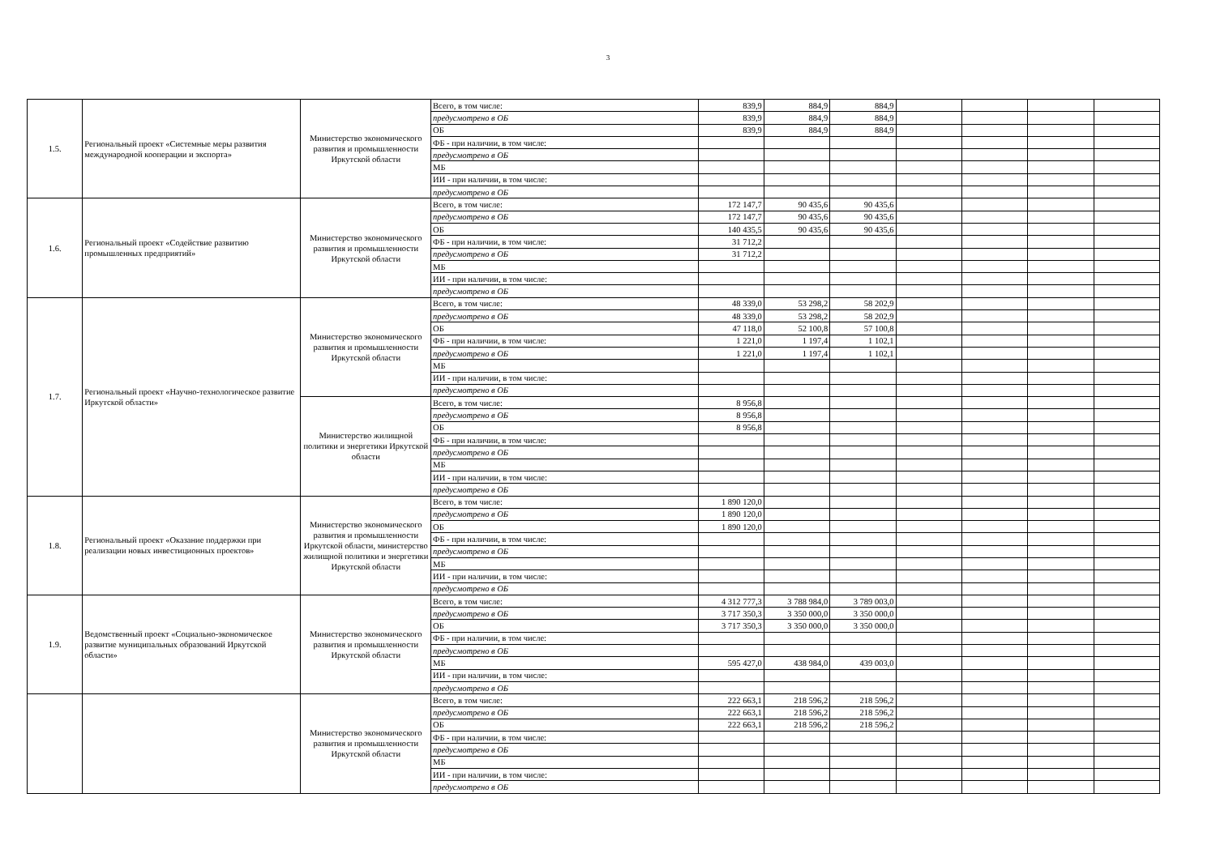3
| 1.5. | Региональный проект «Системные меры развития международной кооперации и экспорта» | Министерство экономического развития и промышленности Иркутской области | Всего, в том числе: | 839,9 | 884,9 | 884,9 | | | | |
| | | | предусмотрено в ОБ | 839,9 | 884,9 | 884,9 | | | | |
| | | | ОБ | 839,9 | 884,9 | 884,9 | | | | |
| | | | ФБ - при наличии, в том числе: | | | | | | | |
| | | | предусмотрено в ОБ | | | | | | | |
| | | | МБ | | | | | | | |
| | | | ИИ - при наличии, в том числе: | | | | | | | |
| | | | предусмотрено в ОБ | | | | | | | |
| 1.6. | Региональный проект «Содействие развитию промышленных предприятий» | Министерство экономического развития и промышленности Иркутской области | Всего, в том числе: | 172 147,7 | 90 435,6 | 90 435,6 | | | | |
| | | | предусмотрено в ОБ | 172 147,7 | 90 435,6 | 90 435,6 | | | | |
| | | | ОБ | 140 435,5 | 90 435,6 | 90 435,6 | | | | |
| | | | ФБ - при наличии, в том числе: | 31 712,2 | | | | | | |
| | | | предусмотрено в ОБ | 31 712,2 | | | | | | |
| | | | МБ | | | | | | | |
| | | | ИИ - при наличии, в том числе: | | | | | | | |
| | | | предусмотрено в ОБ | | | | | | | |
| 1.7. | Региональный проект «Научно-технологическое развитие Иркутской области» | Министерство экономического развития и промышленности Иркутской области | Всего, в том числе: | 48 339,0 | 53 298,2 | 58 202,9 | | | | |
| | | | предусмотрено в ОБ | 48 339,0 | 53 298,2 | 58 202,9 | | | | |
| | | | ОБ | 47 118,0 | 52 100,8 | 57 100,8 | | | | |
| | | | ФБ - при наличии, в том числе: | 1 221,0 | 1 197,4 | 1 102,1 | | | | |
| | | | предусмотрено в ОБ | 1 221,0 | 1 197,4 | 1 102,1 | | | | |
| | | | МБ | | | | | | | |
| | | | ИИ - при наличии, в том числе: | | | | | | | |
| | | | предусмотрено в ОБ | | | | | | | |
| | | Министерство жилищной политики и энергетики Иркутской области | Всего, в том числе: | 8 956,8 | | | | | | |
| | | | предусмотрено в ОБ | 8 956,8 | | | | | | |
| | | | ОБ | 8 956,8 | | | | | | |
| | | | ФБ - при наличии, в том числе: | | | | | | | |
| | | | предусмотрено в ОБ | | | | | | | |
| | | | МБ | | | | | | | |
| | | | ИИ - при наличии, в том числе: | | | | | | | |
| | | | предусмотрено в ОБ | | | | | | | |
| 1.8. | Региональный проект «Оказание поддержки при реализации новых инвестиционных проектов» | Министерство экономического развития и промышленности Иркутской области, министерство жилищной политики и энергетики Иркутской области | Всего, в том числе: | 1 890 120,0 | | | | | | |
| | | | предусмотрено в ОБ | 1 890 120,0 | | | | | | |
| | | | ОБ | 1 890 120,0 | | | | | | |
| | | | ФБ - при наличии, в том числе: | | | | | | | |
| | | | предусмотрено в ОБ | | | | | | | |
| | | | МБ | | | | | | | |
| | | | ИИ - при наличии, в том числе: | | | | | | | |
| | | | предусмотрено в ОБ | | | | | | | |
| 1.9. | Ведомственный проект «Социально-экономическое развитие муниципальных образований Иркутской области» | Министерство экономического развития и промышленности Иркутской области | Всего, в том числе: | 4 312 777,3 | 3 788 984,0 | 3 789 003,0 | | | | |
| | | | предусмотрено в ОБ | 3 717 350,3 | 3 350 000,0 | 3 350 000,0 | | | | |
| | | | ОБ | 3 717 350,3 | 3 350 000,0 | 3 350 000,0 | | | | |
| | | | ФБ - при наличии, в том числе: | | | | | | | |
| | | | предусмотрено в ОБ | | | | | | | |
| | | | МБ | 595 427,0 | 438 984,0 | 439 003,0 | | | | |
| | | | ИИ - при наличии, в том числе: | | | | | | | |
| | | | предусмотрено в ОБ | | | | | | | |
| | | Министерство экономического развития и промышленности Иркутской области | Всего, в том числе: | 222 663,1 | 218 596,2 | 218 596,2 | | | | |
| | | | предусмотрено в ОБ | 222 663,1 | 218 596,2 | 218 596,2 | | | | |
| | | | ОБ | 222 663,1 | 218 596,2 | 218 596,2 | | | | |
| | | | ФБ - при наличии, в том числе: | | | | | | | |
| | | | предусмотрено в ОБ | | | | | | | |
| | | | МБ | | | | | | | |
| | | | ИИ - при наличии, в том числе: | | | | | | | |
| | | | предусмотрено в ОБ | | | | | | | |